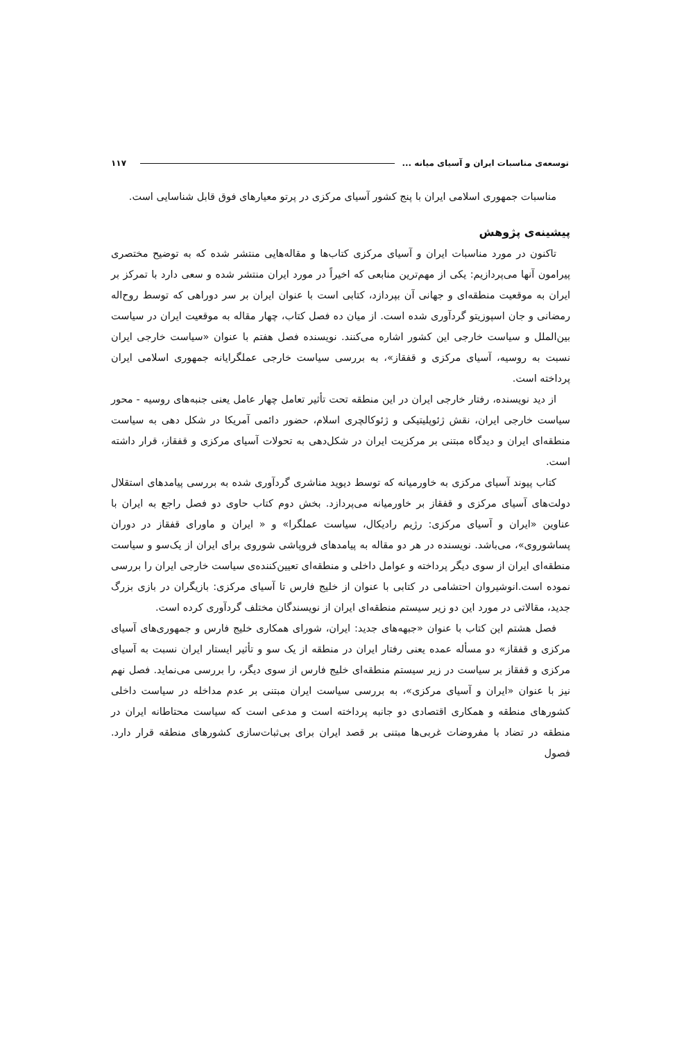توسعه‌ی مناسبات ایران و آسیای میانه ... ۱۱۷
مناسبات جمهوری اسلامی ایران با پنج کشور آسیای مرکزی در پرتو معیارهای فوق قابل شناسایی است.
پیشینه‌ی پژوهش
تاکنون در مورد مناسبات ایران و آسیای مرکزی کتاب‌ها و مقاله‌هایی منتشر شده که به توضیح مختصری پیرامون آنها می‌پردازیم: یکی از مهم‌ترین منابعی که اخیراً در مورد ایران منتشر شده و سعی دارد با تمرکز بر ایران به موقعیت منطقه‌ای و جهانی آن بپردازد، کتابی است با عنوان ایران بر سر دوراهی که توسط روح‌اله رمضانی و جان اسپوزیتو گردآوری شده است. از میان ده فصل کتاب، چهار مقاله به موقعیت ایران در سیاست بین‌الملل و سیاست خارجی این کشور اشاره می‌کنند. نویسنده فصل هفتم با عنوان «سیاست خارجی ایران نسبت به روسیه، آسیای مرکزی و قفقاز»، به بررسی سیاست خارجی عملگرایانه جمهوری اسلامی ایران پرداخته است.
از دید نویسنده، رفتار خارجی ایران در این منطقه تحت تأثیر تعامل چهار عامل یعنی جنبه‌های روسیه - محور سیاست خارجی ایران، نقش ژئوپلیتیکی و ژئوکالچری اسلام، حضور دائمی آمریکا در شکل دهی به سیاست منطقه‌ای ایران و دیدگاه مبتنی بر مرکزیت ایران در شکل‌دهی به تحولات آسیای مرکزی و قفقاز، قرار داشته است.
کتاب پیوند آسیای مرکزی به خاورمیانه که توسط دیوید مناشری گردآوری شده به بررسی پیامدهای استقلال دولت‌های آسیای مرکزی و قفقاز بر خاورمیانه می‌پردازد. بخش دوم کتاب حاوی دو فصل راجع به ایران با عناوین «ایران و آسیای مرکزی: رژیم رادیکال، سیاست عملگرا» و « ایران و ماورای قفقاز در دوران پساشوروی»، می‌باشد. نویسنده در هر دو مقاله به پیامدهای فروپاشی شوروی برای ایران از یک‌سو و سیاست منطقه‌ای ایران از سوی دیگر پرداخته و عوامل داخلی و منطقه‌ای تعیین‌کننده‌ی سیاست خارجی ایران را بررسی نموده است.انوشیروان احتشامی در کتابی با عنوان از خلیج فارس تا آسیای مرکزی: بازیگران در بازی بزرگ جدید، مقالاتی در مورد این دو زیر سیستم منطقه‌ای ایران از نویسندگان مختلف گردآوری کرده است.
فصل هشتم این کتاب با عنوان «جبهه‌های جدید: ایران، شورای همکاری خلیج فارس و جمهوری‌های آسیای مرکزی و قفقاز» دو مسأله عمده یعنی رفتار ایران در منطقه از یک سو و تأثیر ایستار ایران نسبت به آسیای مرکزی و قفقاز بر سیاست در زیر سیستم منطقه‌ای خلیج فارس از سوی دیگر، را بررسی می‌نماید. فصل نهم نیز با عنوان «ایران و آسیای مرکزی»، به بررسی سیاست ایران مبتنی بر عدم مداخله در سیاست داخلی کشورهای منطقه و همکاری اقتصادی دو جانبه پرداخته است و مدعی است که سیاست محتاطانه ایران در منطقه در تضاد با مفروضات غربی‌ها مبتنی بر قصد ایران برای بی‌ثبات‌سازی کشورهای منطقه قرار دارد. فصول